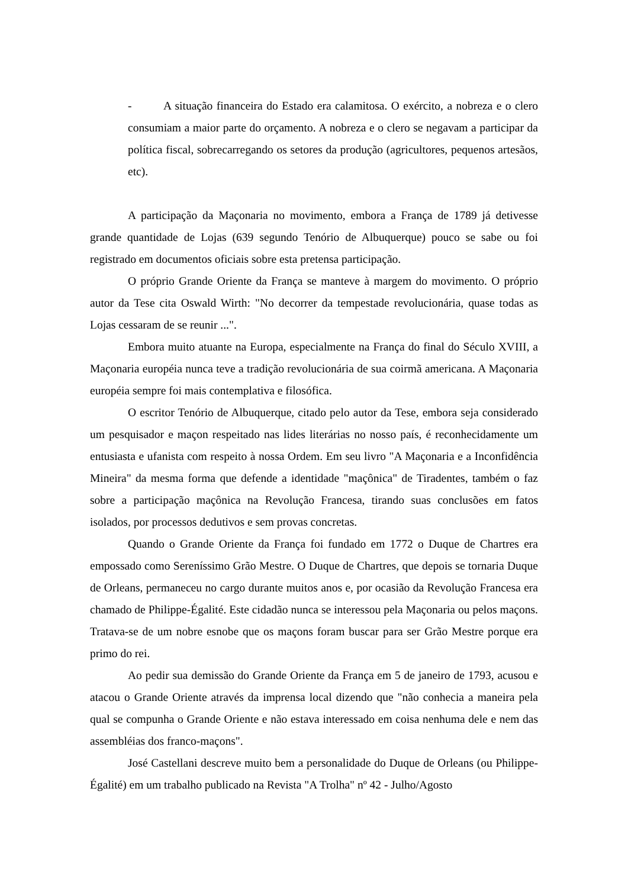- A situação financeira do Estado era calamitosa. O exército, a nobreza e o clero consumiam a maior parte do orçamento. A nobreza e o clero se negavam a participar da política fiscal, sobrecarregando os setores da produção (agricultores, pequenos artesãos, etc).
A participação da Maçonaria no movimento, embora a França de 1789 já detivesse grande quantidade de Lojas (639 segundo Tenório de Albuquerque) pouco se sabe ou foi registrado em documentos oficiais sobre esta pretensa participação.
O próprio Grande Oriente da França se manteve à margem do movimento. O próprio autor da Tese cita Oswald Wirth: "No decorrer da tempestade revolucionária, quase todas as Lojas cessaram de se reunir ...".
Embora muito atuante na Europa, especialmente na França do final do Século XVIII, a Maçonaria européia nunca teve a tradição revolucionária de sua coirmã americana. A Maçonaria européia sempre foi mais contemplativa e filosófica.
O escritor Tenório de Albuquerque, citado pelo autor da Tese, embora seja considerado um pesquisador e maçon respeitado nas lides literárias no nosso país, é reconhecidamente um entusiasta e ufanista com respeito à nossa Ordem. Em seu livro "A Maçonaria e a Inconfidência Mineira" da mesma forma que defende a identidade "maçônica" de Tiradentes, também o faz sobre a participação maçônica na Revolução Francesa, tirando suas conclusões em fatos isolados, por processos dedutivos e sem provas concretas.
Quando o Grande Oriente da França foi fundado em 1772 o Duque de Chartres era empossado como Sereníssimo Grão Mestre. O Duque de Chartres, que depois se tornaria Duque de Orleans, permaneceu no cargo durante muitos anos e, por ocasião da Revolução Francesa era chamado de Philippe-Égalité. Este cidadão nunca se interessou pela Maçonaria ou pelos maçons. Tratava-se de um nobre esnobe que os maçons foram buscar para ser Grão Mestre porque era primo do rei.
Ao pedir sua demissão do Grande Oriente da França em 5 de janeiro de 1793, acusou e atacou o Grande Oriente através da imprensa local dizendo que "não conhecia a maneira pela qual se compunha o Grande Oriente e não estava interessado em coisa nenhuma dele e nem das assembléias dos franco-maçons".
José Castellani descreve muito bem a personalidade do Duque de Orleans (ou Philippe-Égalité) em um trabalho publicado na Revista "A Trolha" nº 42 - Julho/Agosto